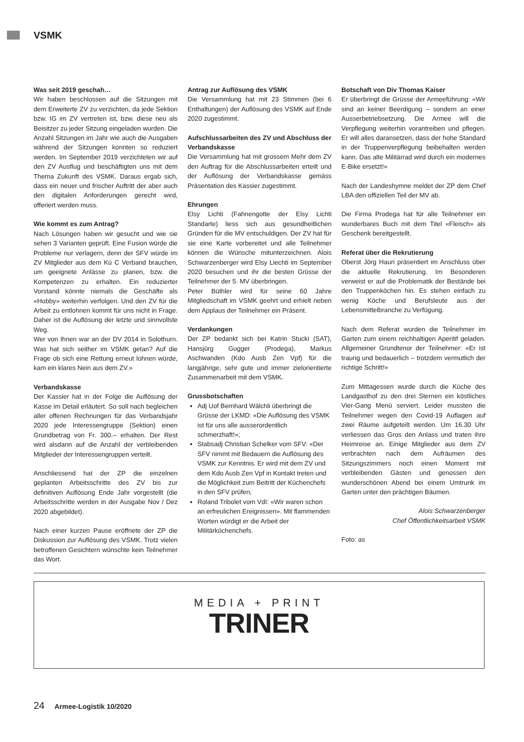VSMK
Was seit 2019 geschah…
Wir haben beschlossen auf die Sitzungen mit dem Erweiterte ZV zu verzichten, da jede Sektion bzw. IG im ZV vertreten ist, bzw. diese neu als Beisitzer zu jeder Sitzung eingeladen wurden. Die Anzahl Sitzungen im Jahr wie auch die Ausgaben während der Sitzungen konnten so reduziert werden. Im September 2019 verzichteten wir auf den ZV Ausflug und beschäftigten uns mit dem Thema Zukunft des VSMK. Daraus ergab sich, dass ein neuer und frischer Auftritt der aber auch den digitalen Anforderungen gerecht wird, offeriert werden muss.
Wie kommt es zum Antrag?
Nach Lösungen haben wir gesucht und wie sie sehen 3 Varianten geprüft. Eine Fusion würde die Probleme nur verlagern, denn der SFV würde im ZV Mitglieder aus dem Kü C Verband brauchen, um geeignete Anlässe zu planen, bzw. die Kompetenzen zu erhalten. Ein reduzierter Vorstand könnte niemals die Geschäfte als «Hobby» weiterhin verfolgen. Und den ZV für die Arbeit zu entlohnen kommt für uns nicht in Frage. Daher ist die Auflösung der letzte und sinnvollste Weg.
Wer von Ihnen war an der DV 2014 in Solothurn. Was hat sich seither im VSMK getan? Auf die Frage ob sich eine Rettung erneut lohnen würde, kam ein klares Nein aus dem ZV.»
Verbandskasse
Der Kassier hat in der Folge die Auflösung der Kasse im Detail erläutert. So soll nach begleichen aller offenen Rechnungen für das Verbandsjahr 2020 jede Interessengruppe (Sektion) einen Grundbetrag von Fr. 300.– erhalten. Der Rest wird alsdann auf die Anzahl der verbleibenden Mitglieder der Interessengruppen verteilt.
Anschliessend hat der ZP die einzelnen geplanten Arbeitsschritte des ZV bis zur definitiven Auflösung Ende Jahr vorgestellt (die Arbeitsschritte werden in der Ausgabe Nov / Dez 2020 abgebildet).
Nach einer kurzen Pause eröffnete der ZP die Diskussion zur Auflösung des VSMK. Trotz vielen betroffenen Gesichtern wünschte kein Teilnehmer das Wort.
Antrag zur Auflösung des VSMK
Die Versammlung hat mit 23 Stimmen (bei 6 Enthaltungen) der Auflösung des VSMK auf Ende 2020 zugestimmt.
Aufschlussarbeiten des ZV und Abschluss der Verbandskasse
Die Versammlung hat mit grossem Mehr dem ZV den Auftrag für die Abschlussarbeiten erteilt und der Auflösung der Verbandskasse gemäss Präsentation des Kassier zugestimmt.
Ehrungen
Elsy Lichti (Fahnengotte der Elsy Lichti Standarte) liess sich aus gesundheitlichen Gründen für die MV entschuldigen. Der ZV hat für sie eine Karte vorbereitet und alle Teilnehmer können die Wünsche mitunterzeichnen. Alois Schwarzenberger wird Elsy Liechti im September 2020 besuchen und ihr die besten Grüsse der Teilnehmer der 5. MV überbringen.
Peter Büthler wird für seine 60 Jahre Mitgliedschaft im VSMK geehrt und erhielt neben dem Applaus der Teilnehmer ein Präsent.
Verdankungen
Der ZP bedankt sich bei Katrin Stucki (SAT), Hansjürg Gugger (Prodega), Markus Aschwanden (Kdo Ausb Zen Vpf) für die langjährige, sehr gute und immer zielorientierte Zusammenarbeit mit dem VSMK.
Grussbotschaften
Adj Uof Bernhard Wälchli überbringt die Grüsse der LKMD: «Die Auflösung des VSMK ist für uns alle ausserordentlich schmerzhaft!»;
Stabsadj Christian Schelker vom SFV: «Der SFV nimmt mit Bedauern die Auflösung des VSMK zur Kenntnis. Er wird mit dem ZV und dem Kdo Ausb Zen Vpf in Kontakt treten und die Möglichkeit zum Beitritt der Küchenchefs in den SFV prüfen;
Roland Tribolet vom VdI: «Wir waren schon an erfreulichen Ereignissen». Mit flammenden Worten würdigt er die Arbeit der Militärküchenchefs.
Botschaft von Div Thomas Kaiser
Er überbringt die Grüsse der Armeeführung: «Wir sind an keiner Beerdigung – sondern an einer Ausserbetriebsetzung. Die Armee will die Verpflegung weiterhin vorantreiben und pflegen. Er will alles daransetzen, dass der hohe Standard in der Truppenverpflegung beibehalten werden kann. Das alte Militärrad wird durch ein modernes E-Bike ersetzt!»
Nach der Landeshymne meldet der ZP dem Chef LBA den offiziellen Teil der MV ab.
Die Firma Prodega hat für alle Teilnehmer ein wunderbares Buch mit dem Titel «Fleisch» als Geschenk bereitgestellt.
Referat über die Rekrutierung
Oberst Jörg Hauri präsentiert im Anschluss über die aktuelle Rekrutierung. Im Besonderen verweist er auf die Problematik der Bestände bei den Truppenköchen hin. Es stehen einfach zu wenig Köche und Berufsleute aus der Lebensmittelbranche zu Verfügung.
Nach dem Referat wurden die Teilnehmer im Garten zum einem reichhaltigen Aperitif geladen. Allgemeiner Grundtenor der Teilnehmer: «Er ist traurig und bedauerlich – trotzdem vermutlich der richtige Schritt!»
Zum Mittagessen wurde durch die Küche des Landgasthof zu den drei Sternen ein köstliches Vier-Gang Menü serviert. Leider mussten die Teilnehmer wegen den Covid-19 Auflagen auf zwei Räume aufgeteilt werden. Um 16.30 Uhr verliessen das Gros den Anlass und traten ihre Heimreise an. Einige Mitglieder aus dem ZV verbrachten nach dem Aufräumen des Sitzungszimmers noch einen Moment mit verbleibenden Gästen und genossen den wunderschönen Abend bei einem Umtrunk im Garten unter den prächtigen Bäumen.
Alois Schwarzenberger
Chef Öffentlichkeitsarbeit VSMK
Foto: as
MEDIA + PRINT
TRINER
24 Armee-Logistik 10/2020